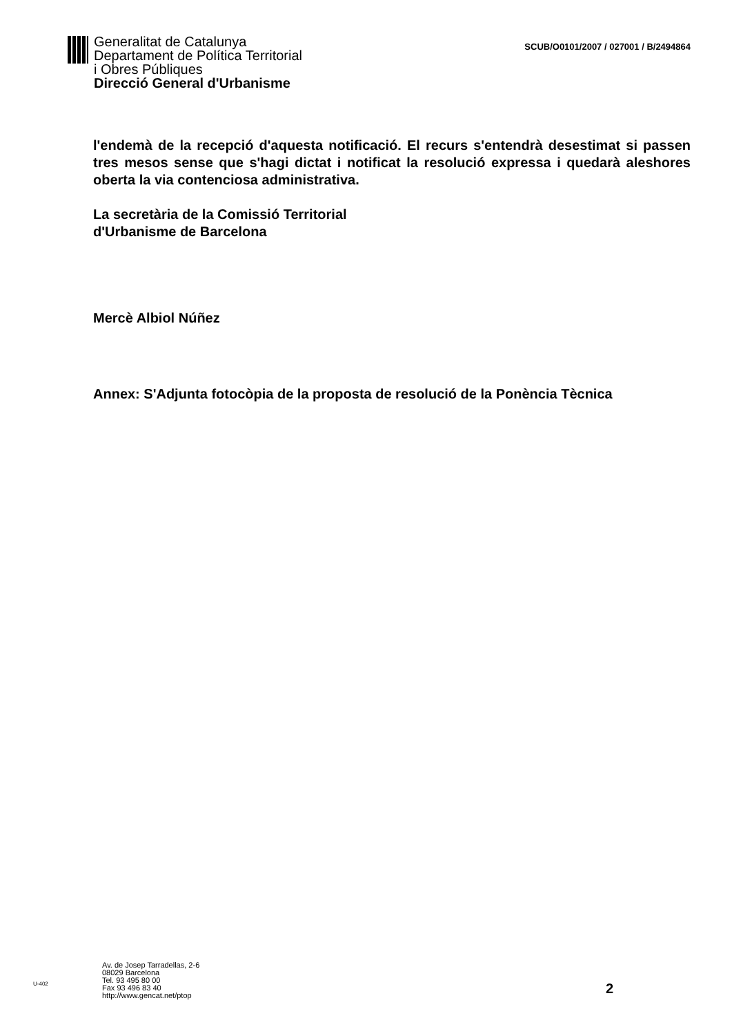Generalitat de Catalunya
Departament de Política Territorial
i Obres Públiques
Direcció General d'Urbanisme
SCUB/O0101/2007 / 027001 / B/2494864
l'endemà de la recepció d'aquesta notificació. El recurs s'entendrà desestimat si passen tres mesos sense que s'hagi dictat i notificat la resolució expressa i quedarà aleshores oberta la via contenciosa administrativa.
La secretària de la Comissió Territorial
d'Urbanisme de Barcelona
Mercè Albiol Núñez
Annex: S'Adjunta fotocòpia de la proposta de resolució de la Ponència Tècnica
U-402
Av. de Josep Tarradellas, 2-6
08029 Barcelona
Tel. 93 495 80 00
Fax 93 496 83 40
http://www.gencat.net/ptop
2